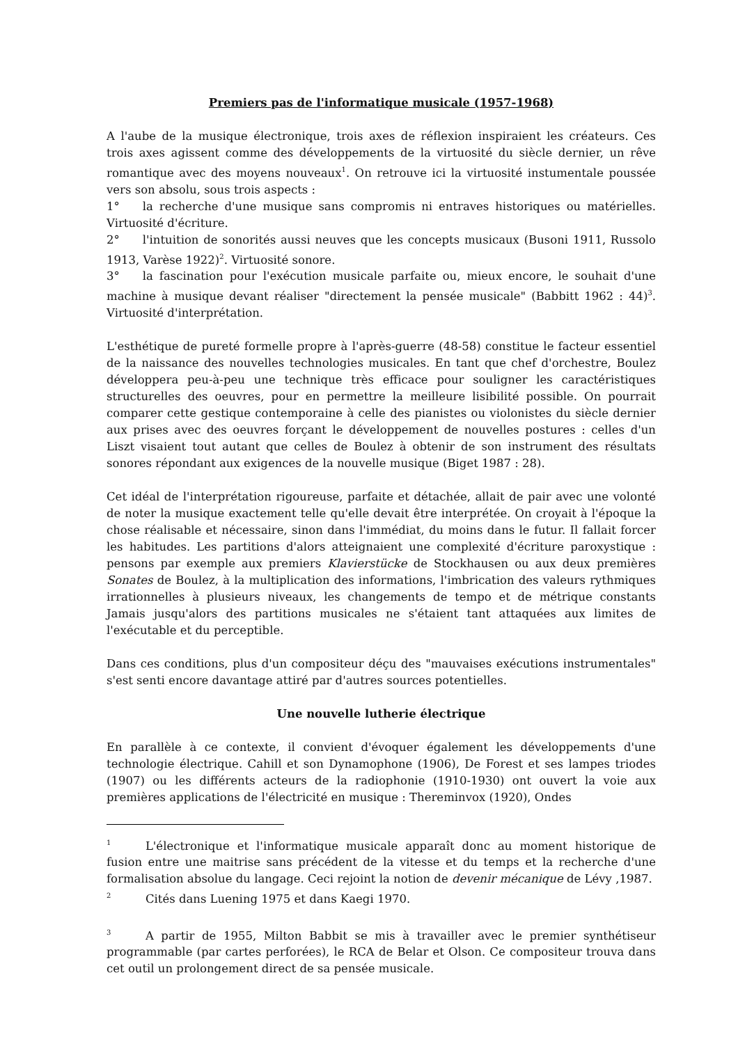Premiers pas de l'informatique musicale (1957-1968)
A l'aube de la musique électronique, trois axes de réflexion inspiraient les créateurs. Ces trois axes agissent comme des développements de la virtuosité du siècle dernier, un rêve romantique avec des moyens nouveaux<sup>1</sup>. On retrouve ici la virtuosité instumentale poussée vers son absolu, sous trois aspects :
1°  la recherche d'une musique sans compromis ni entraves historiques ou matérielles. Virtuosité d'écriture.
2°  l'intuition de sonorités aussi neuves que les concepts musicaux (Busoni 1911, Russolo 1913, Varèse 1922)<sup>2</sup>. Virtuosité sonore.
3°  la fascination pour l'exécution musicale parfaite ou, mieux encore, le souhait d'une machine à musique devant réaliser "directement la pensée musicale" (Babbitt 1962 : 44)<sup>3</sup>. Virtuosité d'interprétation.
L'esthétique de pureté formelle propre à l'après-guerre (48-58) constitue le facteur essentiel de la naissance des nouvelles technologies musicales. En tant que chef d'orchestre, Boulez développera peu-à-peu une technique très efficace pour souligner les caractéristiques structurelles des oeuvres, pour en permettre la meilleure lisibilité possible. On pourrait comparer cette gestique contemporaine à celle des pianistes ou violonistes du siècle dernier aux prises avec des oeuvres forçant le développement de nouvelles postures : celles d'un Liszt visaient tout autant que celles de Boulez à obtenir de son instrument des résultats sonores répondant aux exigences de la nouvelle musique (Biget 1987 : 28).
Cet idéal de l'interprétation rigoureuse, parfaite et détachée, allait de pair avec une volonté de noter la musique exactement telle qu'elle devait être interprétée. On croyait à l'époque la chose réalisable et nécessaire, sinon dans l'immédiat, du moins dans le futur. Il fallait forcer les habitudes. Les partitions d'alors atteignaient une complexité d'écriture paroxystique : pensons par exemple aux premiers Klavierstücke de Stockhausen ou aux deux premières Sonates de Boulez, à la multiplication des informations, l'imbrication des valeurs rythmiques irrationnelles à plusieurs niveaux, les changements de tempo et de métrique constants Jamais jusqu'alors des partitions musicales ne s'étaient tant attaquées aux limites de l'exécutable et du perceptible.
Dans ces conditions, plus d'un compositeur déçu des "mauvaises exécutions instrumentales" s'est senti encore davantage attiré par d'autres sources potentielles.
Une nouvelle lutherie électrique
En parallèle à ce contexte, il convient d'évoquer également les développements d'une technologie électrique. Cahill et son Dynamophone (1906), De Forest et ses lampes triodes (1907) ou les différents acteurs de la radiophonie (1910-1930) ont ouvert la voie aux premières applications de l'électricité en musique : Thereminvox (1920), Ondes
<sup>1</sup>   L'électronique et l'informatique musicale apparaît donc au moment historique de fusion entre une maitrise sans précédent de la vitesse et du temps et la recherche d'une formalisation absolue du langage. Ceci rejoint la notion de devenir mécanique de Lévy ,1987.
<sup>2</sup>   Cités dans Luening 1975 et dans Kaegi 1970.
<sup>3</sup>   A partir de 1955, Milton Babbit se mis à travailler avec le premier synthétiseur programmable (par cartes perforées), le RCA de Belar et Olson. Ce compositeur trouva dans cet outil un prolongement direct de sa pensée musicale.